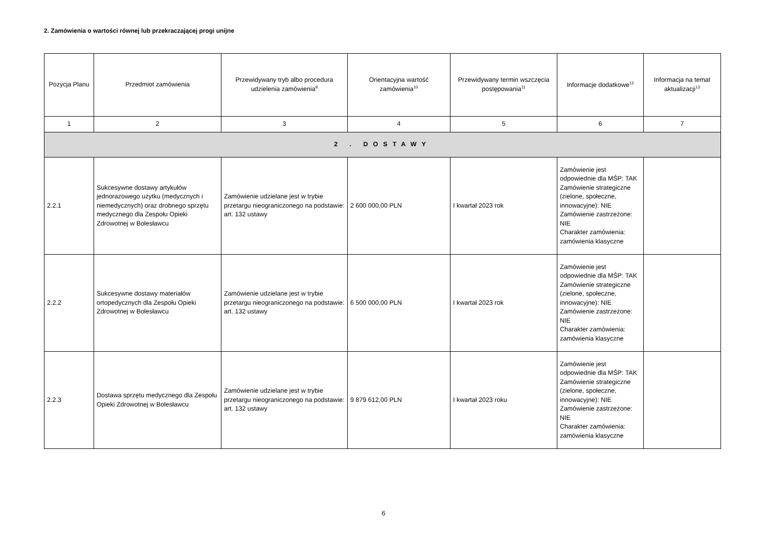2. Zamówienia o wartości równej lub przekraczającej progi unijne
| Pozycja Planu | Przedmiot zamówienia | Przewidywany tryb albo procedura udzielenia zamówienia<sup>9</sup> | Orientacyjna wartość zamówienia<sup>10</sup> | Przewidywany termin wszczęcia postępowania<sup>11</sup> | Informacje dodatkowe<sup>12</sup> | Informacja na temat aktualizacji<sup>13</sup> |
| --- | --- | --- | --- | --- | --- | --- |
| 1 | 2 | 3 | 4 | 5 | 6 | 7 |
| 2 . DOSTAWY | | | | | | |
| 2.2.1 | Sukcesywne dostawy artykułów jednorazowego użytku (medycznych i niemedycznych) oraz drobnego sprzętu medycznego dla Zespołu Opieki Zdrowotnej w Bolesławcu | Zamówienie udzielane jest w trybie przetargu nieograniczonego na podstawie: art. 132 ustawy | 2 600 000,00 PLN | I kwartał 2023 rok | Zamówienie jest odpowiednie dla MŚP: TAK Zamówienie strategiczne (zielone, społeczne, innowacyjne): NIE Zamówienie zastrzeżone: NIE Charakter zamówienia: zamówienia klasyczne | |
| 2.2.2 | Sukcesywne dostawy materiałów ortopedycznych dla Zespołu Opieki Zdrowotnej w Bolesławcu | Zamówienie udzielane jest w trybie przetargu nieograniczonego na podstawie: art. 132 ustawy | 6 500 000,00 PLN | I kwartał 2023 rok | Zamówienie jest odpowiednie dla MŚP: TAK Zamówienie strategiczne (zielone, społeczne, innowacyjne): NIE Zamówienie zastrzeżone: NIE Charakter zamówienia: zamówienia klasyczne | |
| 2.2.3 | Dostawa sprzętu medycznego dla Zespołu Opieki Zdrowotnej w Bolesławcu | Zamówienie udzielane jest w trybie przetargu nieograniczonego na podstawie: art. 132 ustawy | 9 879 612,00 PLN | I kwartał 2023 roku | Zamówienie jest odpowiednie dla MŚP: TAK Zamówienie strategiczne (zielone, społeczne, innowacyjne): NIE Zamówienie zastrzeżone: NIE Charakter zamówienia: zamówienia klasyczne | |
6